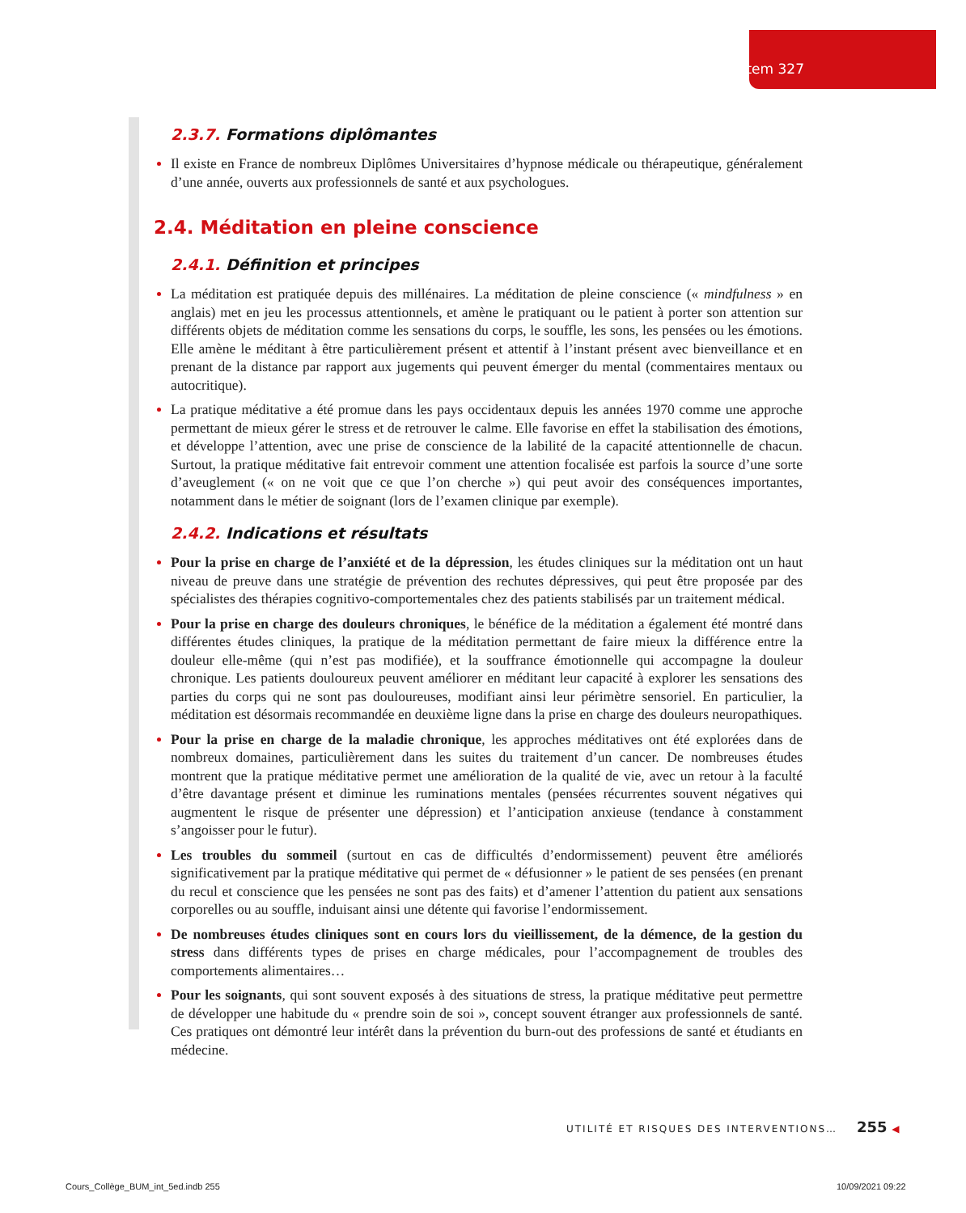Item 327
2.3.7. Formations diplômantes
Il existe en France de nombreux Diplômes Universitaires d’hypnose médicale ou thérapeutique, généralement d’une année, ouverts aux professionnels de santé et aux psychologues.
2.4. Méditation en pleine conscience
2.4.1. Définition et principes
La méditation est pratiquée depuis des millénaires. La méditation de pleine conscience (« mindfulness » en anglais) met en jeu les processus attentionnels, et amène le pratiquant ou le patient à porter son attention sur différents objets de méditation comme les sensations du corps, le souffle, les sons, les pensées ou les émotions. Elle amène le méditant à être particulièrement présent et attentif à l’instant présent avec bienveillance et en prenant de la distance par rapport aux jugements qui peuvent émerger du mental (commentaires mentaux ou autocritique).
La pratique méditative a été promue dans les pays occidentaux depuis les années 1970 comme une approche permettant de mieux gérer le stress et de retrouver le calme. Elle favorise en effet la stabilisation des émotions, et développe l’attention, avec une prise de conscience de la labilité de la capacité attentionnelle de chacun. Surtout, la pratique méditative fait entrevoir comment une attention focalisée est parfois la source d’une sorte d’aveuglement (« on ne voit que ce que l’on cherche ») qui peut avoir des conséquences importantes, notamment dans le métier de soignant (lors de l’examen clinique par exemple).
2.4.2. Indications et résultats
Pour la prise en charge de l’anxiété et de la dépression, les études cliniques sur la méditation ont un haut niveau de preuve dans une stratégie de prévention des rechutes dépressives, qui peut être proposée par des spécialistes des thérapies cognitivo-comportementales chez des patients stabilisés par un traitement médical.
Pour la prise en charge des douleurs chroniques, le bénéfice de la méditation a également été montré dans différentes études cliniques, la pratique de la méditation permettant de faire mieux la différence entre la douleur elle-même (qui n’est pas modifiée), et la souffrance émotionnelle qui accompagne la douleur chronique. Les patients douloureux peuvent améliorer en méditant leur capacité à explorer les sensations des parties du corps qui ne sont pas douloureuses, modifiant ainsi leur périmètre sensoriel. En particulier, la méditation est désormais recommandée en deuxième ligne dans la prise en charge des douleurs neuropathiques.
Pour la prise en charge de la maladie chronique, les approches méditatives ont été explorées dans de nombreux domaines, particulièrement dans les suites du traitement d’un cancer. De nombreuses études montrent que la pratique méditative permet une amélioration de la qualité de vie, avec un retour à la faculté d’être davantage présent et diminue les ruminations mentales (pensées récurrentes souvent négatives qui augmentent le risque de présenter une dépression) et l’anticipation anxieuse (tendance à constamment s’angoisser pour le futur).
Les troubles du sommeil (surtout en cas de difficultés d’endormissement) peuvent être améliorés significativement par la pratique méditative qui permet de « défusionner » le patient de ses pensées (en prenant du recul et conscience que les pensées ne sont pas des faits) et d’amener l’attention du patient aux sensations corporelles ou au souffle, induisant ainsi une détente qui favorise l’endormissement.
De nombreuses études cliniques sont en cours lors du vieillissement, de la démence, de la gestion du stress dans différents types de prises en charge médicales, pour l’accompagnement de troubles des comportements alimentaires…
Pour les soignants, qui sont souvent exposés à des situations de stress, la pratique méditative peut permettre de développer une habitude du « prendre soin de soi », concept souvent étranger aux professionnels de santé. Ces pratiques ont démontré leur intérêt dans la prévention du burn-out des professions de santé et étudiants en médecine.
UTILITÉ ET RISQUES DES INTERVENTIONS… 255 ◀
Cours_Collège_BUM_int_5ed.indb 255
10/09/2021 09:22